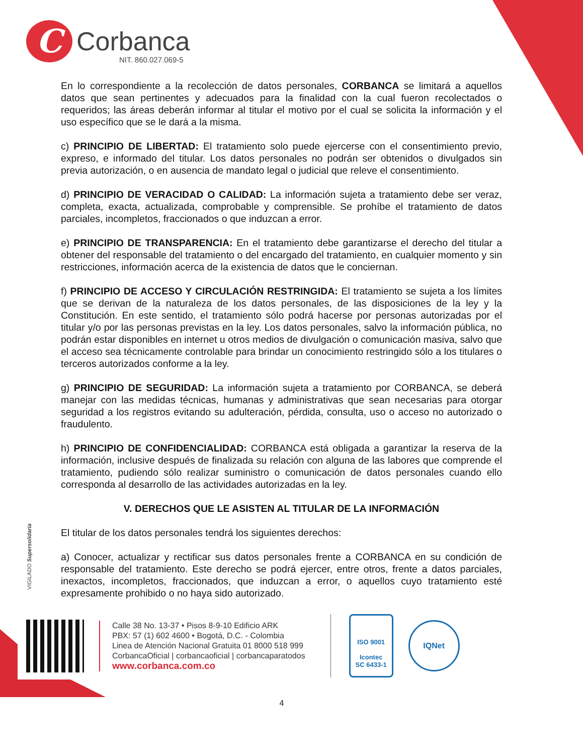C
Corbanca
NIT. 860.027.069-5
En lo correspondiente a la recolección de datos personales, CORBANCA se limitará a aquellos datos que sean pertinentes y adecuados para la finalidad con la cual fueron recolectados o requeridos; las áreas deberán informar al titular el motivo por el cual se solicita la información y el uso específico que se le dará a la misma.
c) PRINCIPIO DE LIBERTAD: El tratamiento solo puede ejercerse con el consentimiento previo, expreso, e informado del titular. Los datos personales no podrán ser obtenidos o divulgados sin previa autorización, o en ausencia de mandato legal o judicial que releve el consentimiento.
d) PRINCIPIO DE VERACIDAD O CALIDAD: La información sujeta a tratamiento debe ser veraz, completa, exacta, actualizada, comprobable y comprensible. Se prohíbe el tratamiento de datos parciales, incompletos, fraccionados o que induzcan a error.
e) PRINCIPIO DE TRANSPARENCIA: En el tratamiento debe garantizarse el derecho del titular a obtener del responsable del tratamiento o del encargado del tratamiento, en cualquier momento y sin restricciones, información acerca de la existencia de datos que le conciernan.
f) PRINCIPIO DE ACCESO Y CIRCULACIÓN RESTRINGIDA: El tratamiento se sujeta a los límites que se derivan de la naturaleza de los datos personales, de las disposiciones de la ley y la Constitución. En este sentido, el tratamiento sólo podrá hacerse por personas autorizadas por el titular y/o por las personas previstas en la ley. Los datos personales, salvo la información pública, no podrán estar disponibles en internet u otros medios de divulgación o comunicación masiva, salvo que el acceso sea técnicamente controlable para brindar un conocimiento restringido sólo a los titulares o terceros autorizados conforme a la ley.
g) PRINCIPIO DE SEGURIDAD: La información sujeta a tratamiento por CORBANCA, se deberá manejar con las medidas técnicas, humanas y administrativas que sean necesarias para otorgar seguridad a los registros evitando su adulteración, pérdida, consulta, uso o acceso no autorizado o fraudulento.
h) PRINCIPIO DE CONFIDENCIALIDAD: CORBANCA está obligada a garantizar la reserva de la información, inclusive después de finalizada su relación con alguna de las labores que comprende el tratamiento, pudiendo sólo realizar suministro o comunicación de datos personales cuando ello corresponda al desarrollo de las actividades autorizadas en la ley.
V. DERECHOS QUE LE ASISTEN AL TITULAR DE LA INFORMACIÓN
El titular de los datos personales tendrá los siguientes derechos:
a) Conocer, actualizar y rectificar sus datos personales frente a CORBANCA en su condición de responsable del tratamiento. Este derecho se podrá ejercer, entre otros, frente a datos parciales, inexactos, incompletos, fraccionados, que induzcan a error, o aquellos cuyo tratamiento esté expresamente prohibido o no haya sido autorizado.
VIGILADO Supersolidaria
Calle 38 No. 13-37 • Pisos 8-9-10 Edificio ARK
PBX: 57 (1) 602 4600 • Bogotá, D.C. - Colombia
Linea de Atención Nacional Gratuita 01 8000 518 999
CorbancaOficial | corbancaoficial | corbancaparatodos
www.corbanca.com.co
ISO 9001
Icontec
SC 6433-1
IQNet
4